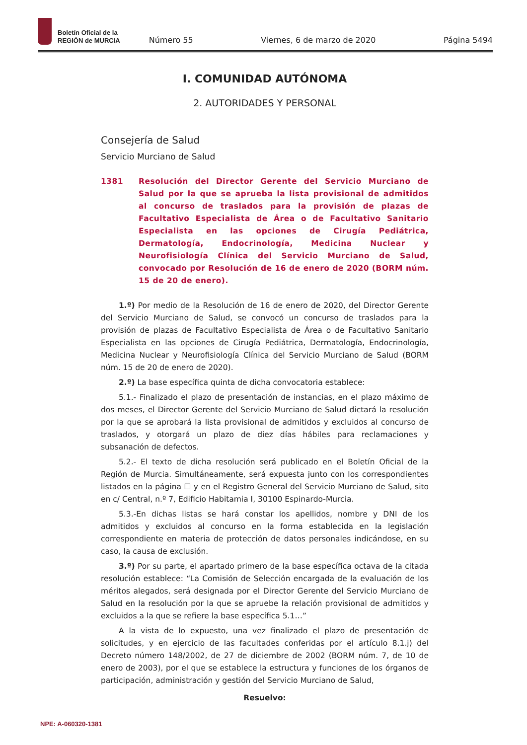Boletín Oficial de la
REGIÓN de MURCIA
Número 55 Viernes, 6 de marzo de 2020 Página 5494
I. COMUNIDAD AUTÓNOMA
2. AUTORIDADES Y PERSONAL
Consejería de Salud
Servicio Murciano de Salud
1381 Resolución del Director Gerente del Servicio Murciano de Salud por la que se aprueba la lista provisional de admitidos al concurso de traslados para la provisión de plazas de Facultativo Especialista de Área o de Facultativo Sanitario Especialista en las opciones de Cirugía Pediátrica, Dermatología, Endocrinología, Medicina Nuclear y Neurofisiología Clínica del Servicio Murciano de Salud, convocado por Resolución de 16 de enero de 2020 (BORM núm. 15 de 20 de enero).
1.º) Por medio de la Resolución de 16 de enero de 2020, del Director Gerente del Servicio Murciano de Salud, se convocó un concurso de traslados para la provisión de plazas de Facultativo Especialista de Área o de Facultativo Sanitario Especialista en las opciones de Cirugía Pediátrica, Dermatología, Endocrinología, Medicina Nuclear y Neurofisiología Clínica del Servicio Murciano de Salud (BORM núm. 15 de 20 de enero de 2020).
2.º) La base específica quinta de dicha convocatoria establece:
5.1.- Finalizado el plazo de presentación de instancias, en el plazo máximo de dos meses, el Director Gerente del Servicio Murciano de Salud dictará la resolución por la que se aprobará la lista provisional de admitidos y excluidos al concurso de traslados, y otorgará un plazo de diez días hábiles para reclamaciones y subsanación de defectos.
5.2.- El texto de dicha resolución será publicado en el Boletín Oficial de la Región de Murcia. Simultáneamente, será expuesta junto con los correspondientes listados en la página ☐ y en el Registro General del Servicio Murciano de Salud, sito en c/ Central, n.º 7, Edificio Habitamia I, 30100 Espinardo-Murcia.
5.3.-En dichas listas se hará constar los apellidos, nombre y DNI de los admitidos y excluidos al concurso en la forma establecida en la legislación correspondiente en materia de protección de datos personales indicándose, en su caso, la causa de exclusión.
3.º) Por su parte, el apartado primero de la base específica octava de la citada resolución establece: “La Comisión de Selección encargada de la evaluación de los méritos alegados, será designada por el Director Gerente del Servicio Murciano de Salud en la resolución por la que se apruebe la relación provisional de admitidos y excluidos a la que se refiere la base específica 5.1…”
A la vista de lo expuesto, una vez finalizado el plazo de presentación de solicitudes, y en ejercicio de las facultades conferidas por el artículo 8.1.j) del Decreto número 148/2002, de 27 de diciembre de 2002 (BORM núm. 7, de 10 de enero de 2003), por el que se establece la estructura y funciones de los órganos de participación, administración y gestión del Servicio Murciano de Salud,
Resuelvo:
NPE: A-060320-1381